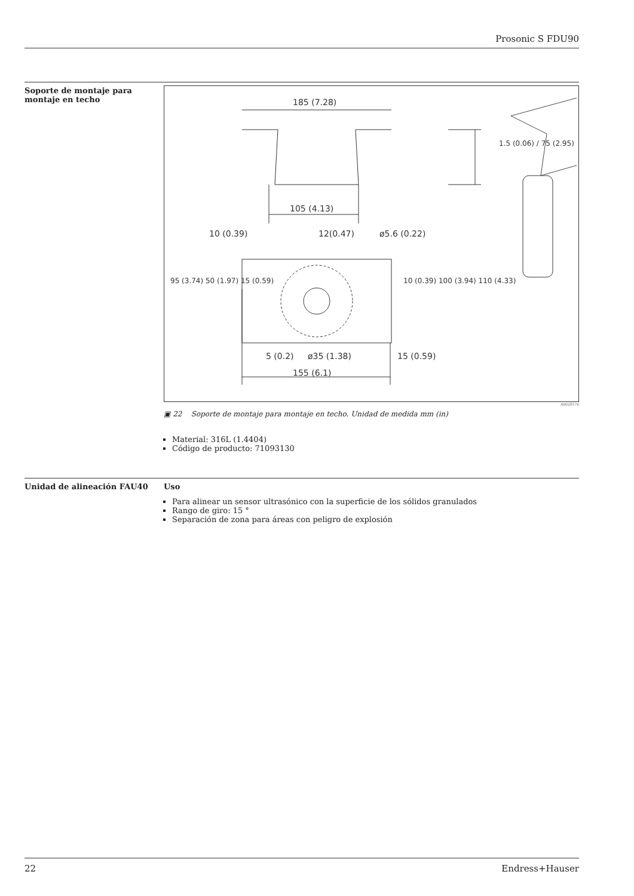Prosonic S FDU90
Soporte de montaje para montaje en techo
185 (7.28)
105 (4.13)
10 (0.39)
12(0.47)
ø5.6 (0.22)
5 (0.2)
ø35 (1.38)
15 (0.59)
155 (6.1)
1.5 (0.06) / 75 (2.95)
10 (0.39) 100 (3.94) 110 (4.33)
95 (3.74) 50 (1.97) 15 (0.59)
A0028176
▣ 22 Soporte de montaje para montaje en techo. Unidad de medida mm (in)
Material: 316L (1.4404)
Código de producto: 71093130
Unidad de alineación FAU40 Uso
Para alinear un sensor ultrasónico con la superficie de los sólidos granulados
Rango de giro: 15 °
Separación de zona para áreas con peligro de explosión
22 Endress+Hauser